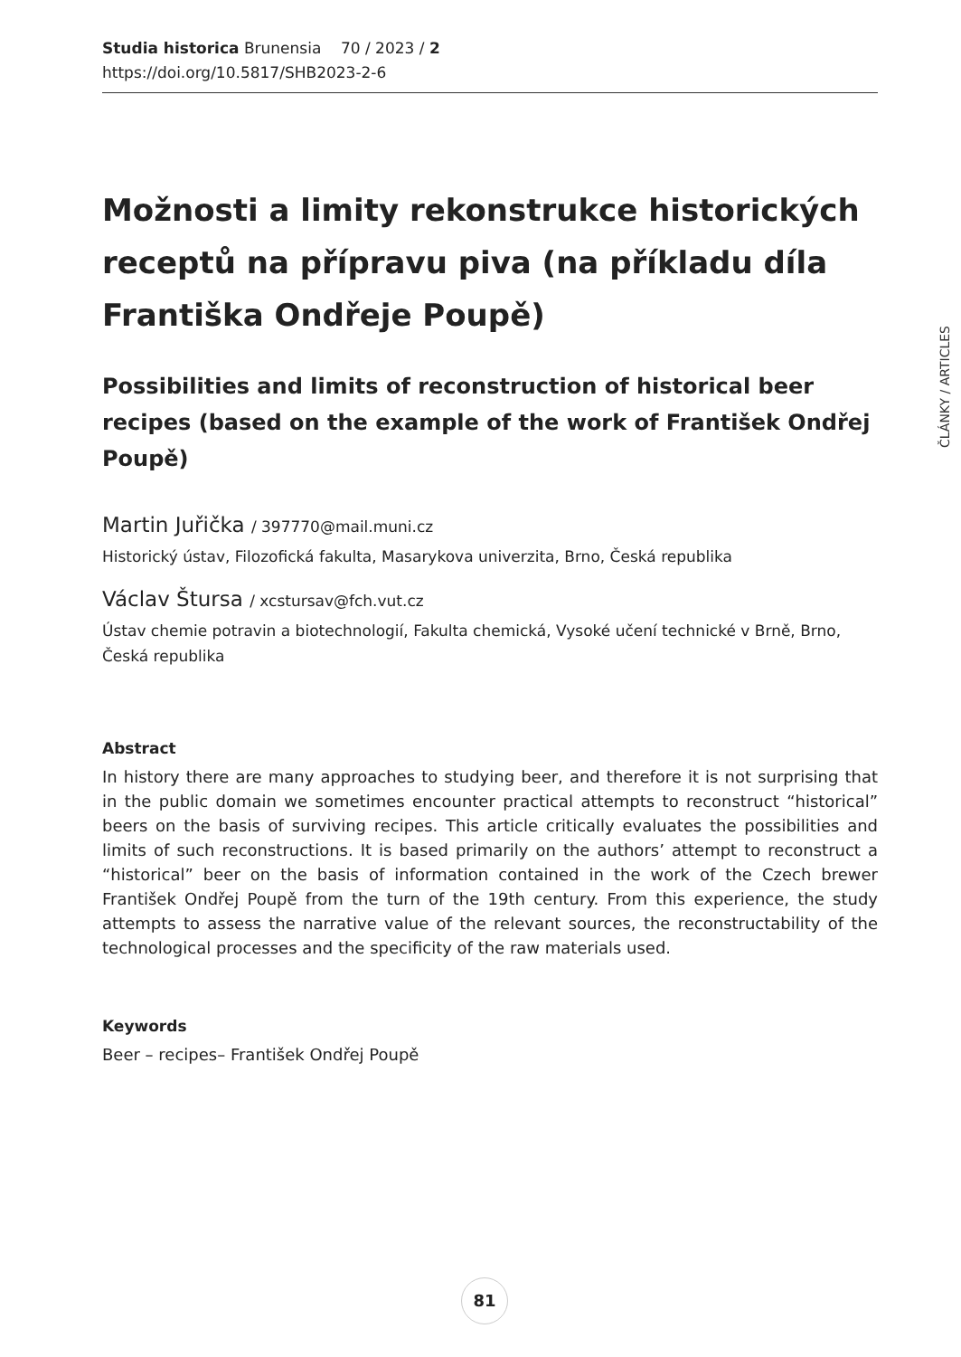Studia historica Brunensia 70 / 2023 / 2
https://doi.org/10.5817/SHB2023-2-6
Možnosti a limity rekonstrukce historických receptů na přípravu piva (na příkladu díla Františka Ondřeje Poupě)
Possibilities and limits of reconstruction of historical beer recipes (based on the example of the work of František Ondřej Poupě)
Martin Juřička / 397770@mail.muni.cz
Historický ústav, Filozofická fakulta, Masarykova univerzita, Brno, Česká republika
Václav Štursa / xcstursav@fch.vut.cz
Ústav chemie potravin a biotechnologií, Fakulta chemická, Vysoké učení technické v Brně, Brno, Česká republika
Abstract
In history there are many approaches to studying beer, and therefore it is not surprising that in the public domain we sometimes encounter practical attempts to reconstruct “historical” beers on the basis of surviving recipes. This article critically evaluates the possibilities and limits of such reconstructions. It is based primarily on the authors’ attempt to reconstruct a “historical” beer on the basis of information contained in the work of the Czech brewer František Ondřej Poupě from the turn of the 19th century. From this experience, the study attempts to assess the narrative value of the relevant sources, the reconstructability of the technological processes and the specificity of the raw materials used.
Keywords
Beer – recipes– František Ondřej Poupě
ČLÁNKY / ARTICLES
81